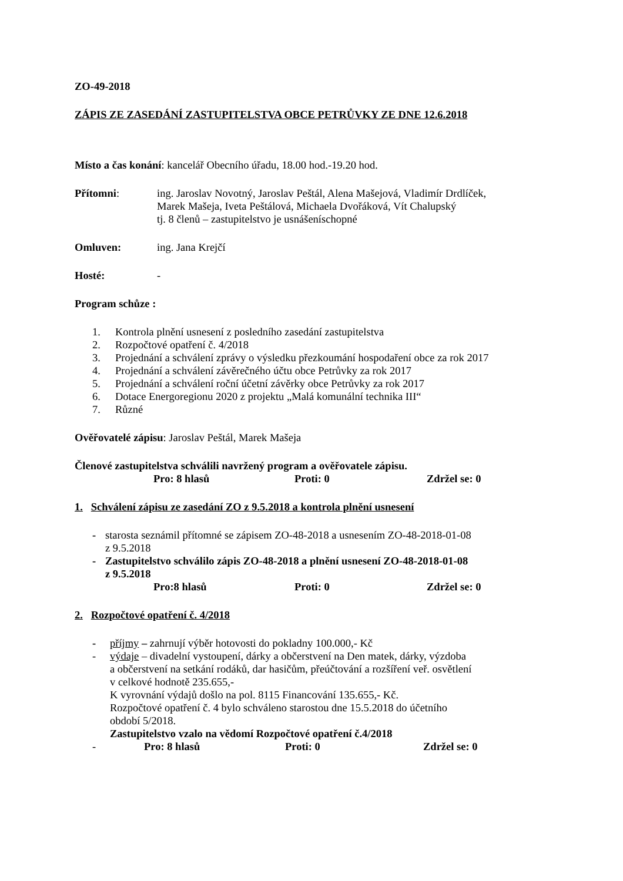ZO-49-2018
ZÁPIS ZE ZASEDÁNÍ ZASTUPITELSTVA OBCE PETRŮVKY ZE DNE 12.6.2018
Místo a čas konání: kancelář Obecního úřadu, 18.00 hod.-19.20 hod.
Přítomni: ing. Jaroslav Novotný, Jaroslav Peštál, Alena Mašejová, Vladimír Drdlíček,
Marek Mašeja, Iveta Peštálová, Michaela Dvořáková, Vít Chalupský
tj. 8 členů – zastupitelstvo je usnášeníschopné
Omluven: ing. Jana Krejčí
Hosté: -
Program schůze :
1. Kontrola plnění usnesení z posledního zasedání zastupitelstva
2. Rozpočtové opatření č. 4/2018
3. Projednání a schválení zprávy o výsledku přezkoumání hospodaření obce za rok 2017
4. Projednání a schválení závěrečného účtu obce Petrůvky za rok 2017
5. Projednání a schválení roční účetní závěrky obce Petrůvky za rok 2017
6. Dotace Energoregionu 2020 z projektu „Malá komunální technika III“
7. Různé
Ověřovatelé zápisu: Jaroslav Peštál, Marek Mašeja
Členové zastupitelstva schválili navržený program a ověřovatele zápisu.
Pro: 8 hlasů Proti: 0 Zdržel se: 0
1. Schválení zápisu ze zasedání ZO z 9.5.2018 a kontrola plnění usnesení
- starosta seznámil přítomné se zápisem ZO-48-2018 a usnesením ZO-48-2018-01-08
z 9.5.2018
- Zastupitelstvo schválilo zápis ZO-48-2018 a plnění usnesení ZO-48-2018-01-08
z 9.5.2018
Pro:8 hlasů Proti: 0 Zdržel se: 0
2. Rozpočtové opatření č. 4/2018
- příjmy – zahrnují výběr hotovosti do pokladny 100.000,- Kč
- výdaje – divadelní vystoupení, dárky a občerstvení na Den matek, dárky, výzdoba
a občerstvení na setkání rodáků, dar hasičům, přeúčtování a rozšíření veř. osvětlení
v celkové hodnotě 235.655,-
K vyrovnání výdajů došlo na pol. 8115 Financování 135.655,- Kč.
Rozpočtové opatření č. 4 bylo schváleno starostou dne 15.5.2018 do účetního
období 5/2018.
Zastupitelstvo vzalo na vědomí Rozpočtové opatření č.4/2018
- Pro: 8 hlasů Proti: 0 Zdržel se: 0